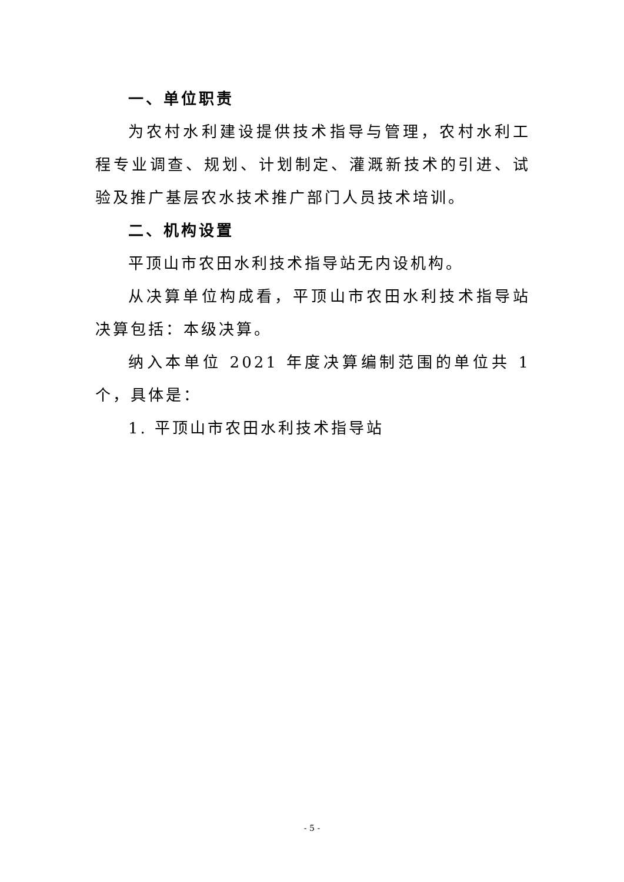一、单位职责
为农村水利建设提供技术指导与管理，农村水利工程专业调查、规划、计划制定、灌溉新技术的引进、试验及推广基层农水技术推广部门人员技术培训。
二、机构设置
平顶山市农田水利技术指导站无内设机构。
从决算单位构成看，平顶山市农田水利技术指导站决算包括：本级决算。
纳入本单位 2021 年度决算编制范围的单位共 1 个，具体是：
1. 平顶山市农田水利技术指导站
- 5 -